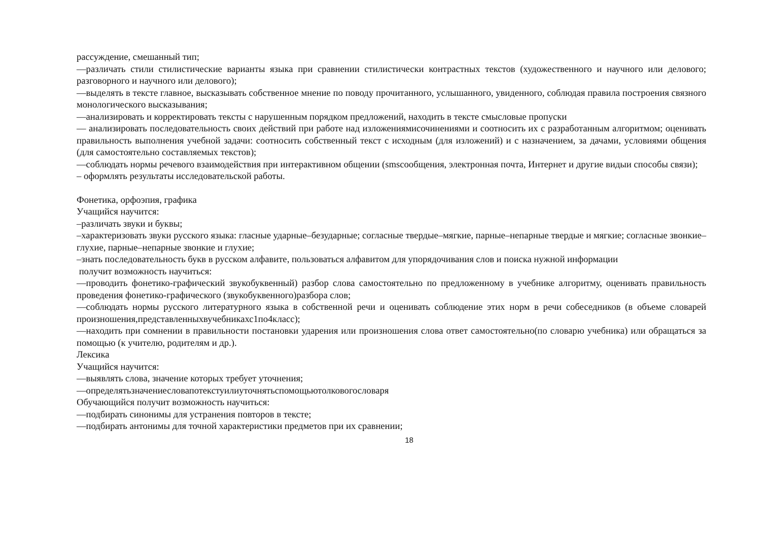рассуждение, смешанный тип;
—различать стили стилистические варианты языка при сравнении стилистически контрастных текстов (художественного и научного или делового; разговорного и научного или делового);
—выделять в тексте главное, высказывать собственное мнение по поводу прочитанного, услышанного, увиденного, соблюдая правила построения связного монологического высказывания;
—анализировать и корректировать тексты с нарушенным порядком предложений, находить в тексте смысловые пропуски
— анализировать последовательность своих действий при работе над изложениямисочинениями и соотносить их с разработанным алгоритмом; оценивать правильность выполнения учебной задачи: соотносить собственный текст с исходным (для изложений) и с назначением, за дачами, условиями общения (для самостоятельно составляемых текстов);
—соблюдать нормы речевого взаимодействия при интерактивном общении (smsсообщения, электронная почта, Интернет и другие видыи способы связи);
– оформлять результаты исследовательской работы.
Фонетика, орфоэпия, графика
Учащийся научится:
–различать звуки и буквы;
–характеризовать звуки русского языка: гласные ударные–безударные; согласные твердые–мягкие, парные–непарные твердые и мягкие; согласные звонкие–глухие, парные–непарные звонкие и глухие;
–знать последовательность букв в русском алфавите, пользоваться алфавитом для упорядочивания слов и поиска нужной информации
получит возможность научиться:
—проводить фонетико-графический звукобуквенный) разбор слова самостоятельно по предложенному в учебнике алгоритму, оценивать правильность проведения фонетико-графического (звукобуквенного)разбора слов;
—соблюдать нормы русского литературного языка в собственной речи и оценивать соблюдение этих норм в речи собеседников (в объеме словарей произношения,представленныхвучебникахс1по4класс);
—находить при сомнении в правильности постановки ударения или произношения слова ответ самостоятельно(по словарю учебника) или обращаться за помощью (к учителю, родителям и др.).
Лексика
Учащийся научится:
—выявлять слова, значение которых требует уточнения;
—определятьзначениесловапотекстуилиуточнятьспомощьютолковогословаря
Обучающийся получит возможность научиться:
—подбирать синонимы для устранения повторов в тексте;
—подбирать антонимы для точной характеристики предметов при их сравнении;
18